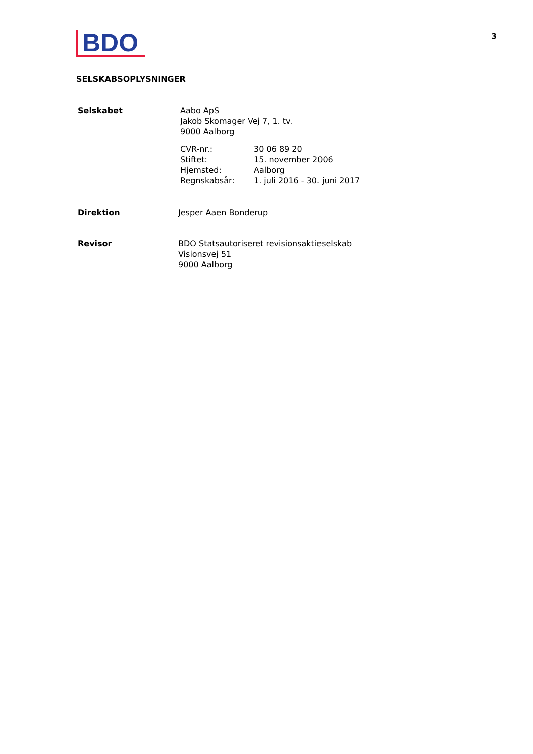BDO
3
SELSKABSOPLYSNINGER
Selskabet Aabo ApS
Jakob Skomager Vej 7, 1. tv.
9000 Aalborg
CVR-nr.: 30 06 89 20
Stiftet: 15. november 2006
Hjemsted: Aalborg
Regnskabsår: 1. juli 2016 - 30. juni 2017
Direktion Jesper Aaen Bonderup
Revisor BDO Statsautoriseret revisionsaktieselskab
Visionsvej 51
9000 Aalborg